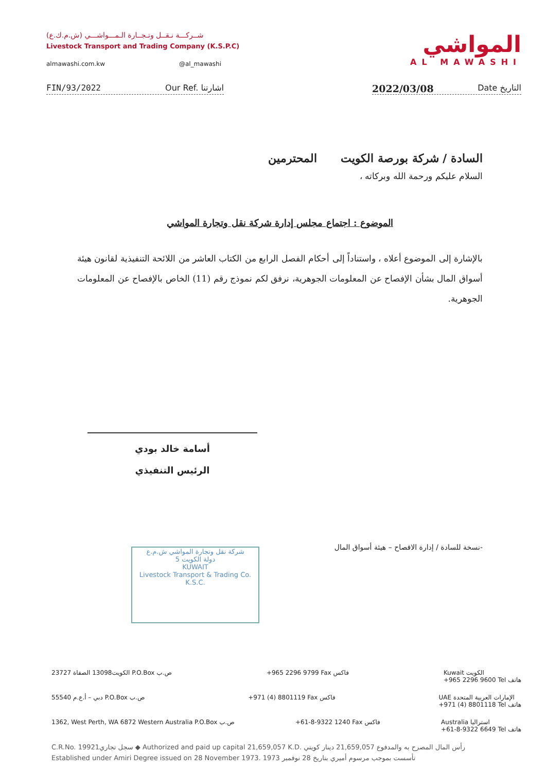شــركـــة نـقــل وتـجــارة الـمـــواشـــي (ش.م.ك.ع)
Livestock Transport and Trading Company (K.S.P.C)
almawashi.com.kw @al_mawashi
المواشي
AL MAWASHI
FIN/93/2022 Our Ref. اشارتنا
2022/03/08 Date التاريخ
السادة / شركة بورصة الكويت المحترمين
السلام عليكم ورحمة الله وبركاته ،
الموضوع : اجتماع مجلس إدارة شركة نقل وتجارة المواشي
بالإشارة إلى الموضوع أعلاه ، واستناداً إلى أحكام الفصل الرابع من الكتاب العاشر من اللائحة التنفيذية لقانون هيئة أسواق المال بشأن الإفصاح عن المعلومات الجوهرية، نرفق لكم نموذج رقم (11) الخاص بالإفصاح عن المعلومات الجوهرية.
أسامة خالد بودي
الرئيس التنفيذي
-نسخة للسادة / إدارة الافصاح – هيئة أسواق المال
شركة نقل وتجارة المواشي ش.م.ع
دولة الكويت 5
KUWAIT
Livestock Transport & Trading Co. K.S.C.
الكويت13098 الصفاة 23727 P.O.Box ص.ب +965 2296 9799 Fax فاكس Kuwait الكويت
+965 2296 9600 Tel هاتف
دبي – أ.ع.م 55540 P.O.Box ص.ب +971 (4) 8801119 Fax فاكس UAE الإمارات العربية المتحدة
+971 (4) 8801118 Tel هاتف
1362, West Perth, WA 6872 Western Australia P.O.Box ص.ب +61-8-9322 1240 Fax فاكس Australia استراليا
+61-8-9322 6649 Tel هاتف
C.R.No. 19921سجل تجاري ◆ Authorized and paid up capital 21,659,057 K.D. رأس المال المصرح به والمدفوع 21,659,057 دينار كويتي
Established under Amiri Degree issued on 28 November 1973. تأسست بموجب مرسوم أميري بتاريخ 28 نوفمبر 1973